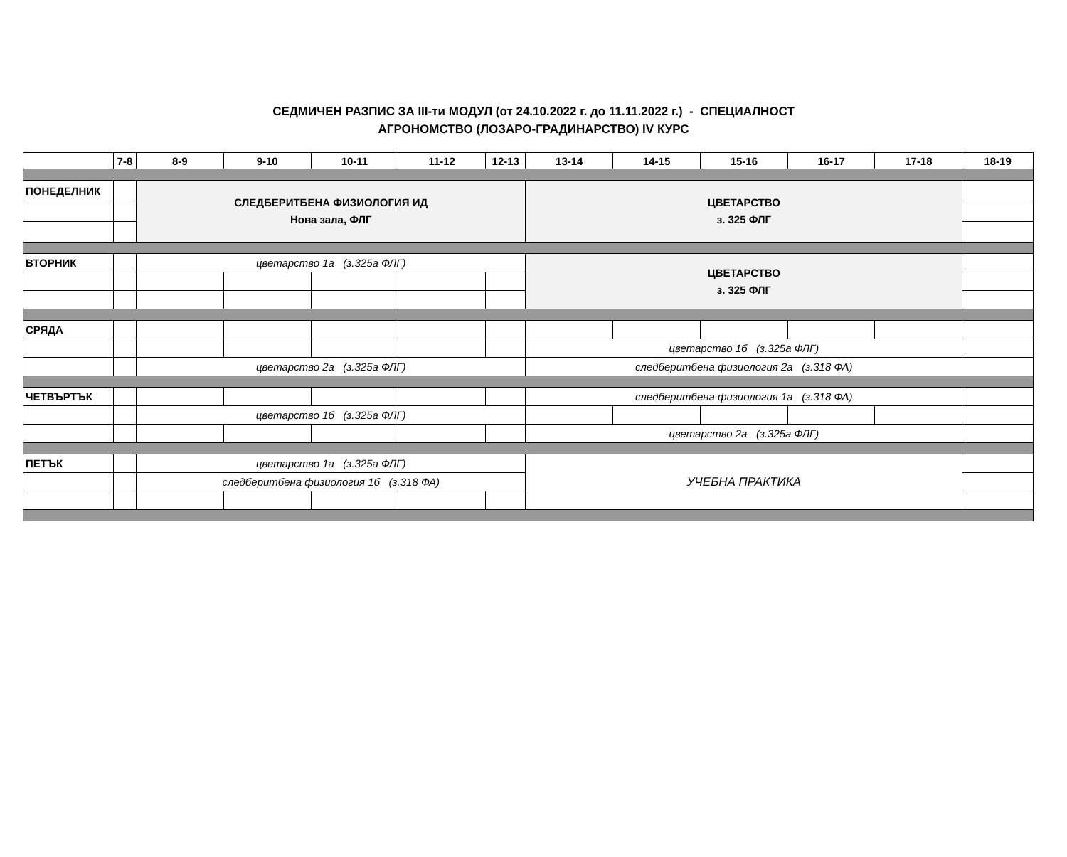СЕДМИЧЕН РАЗПИС ЗА III-ти МОДУЛ (от 24.10.2022 г. до 11.11.2022 г.) - СПЕЦИАЛНОСТ
АГРОНОМСТВО (ЛОЗАРО-ГРАДИНАРСТВО) IV КУРС
| | 7-8 | 8-9 | 9-10 | 10-11 | 11-12 | 12-13 | 13-14 | 14-15 | 15-16 | 16-17 | 17-18 | 18-19 |
| --- | --- | --- | --- | --- | --- | --- | --- | --- | --- | --- | --- | --- |
| ПОНЕДЕЛНИК | | СЛЕДБЕРИТБЕНА ФИЗИОЛОГИЯ ИД Нова зала, ФЛГ | | | | | ЦВЕТАРСТВО з. 325 ФЛГ | | | | | |
| ВТОРНИК | | цветарство 1а (з.325а ФЛГ) | | | | | ЦВЕТАРСТВО з. 325 ФЛГ | | | | | |
| СРЯДА | | | | | | | | | | | | |
| | | | | | | | цветарство 1б (з.325а ФЛГ) | | | | | |
| | | цветарство 2а (з.325а ФЛГ) | | | | | следберитбена физиология 2а (з.318 ФА) | | | | | |
| ЧЕТВЪРТЪК | | | | | | | следберитбена физиология 1а (з.318 ФА) | | | | | |
| | | цветарство 1б (з.325а ФЛГ) | | | | | | | | | | |
| | | | | | | | цветарство 2а (з.325а ФЛГ) | | | | | |
| ПЕТЪК | | цветарство 1а (з.325а ФЛГ) | | | | | УЧЕБНА ПРАКТИКА | | | | | |
| | | следберитбена физиология 1б (з.318 ФА) | | | | | | | | | | |